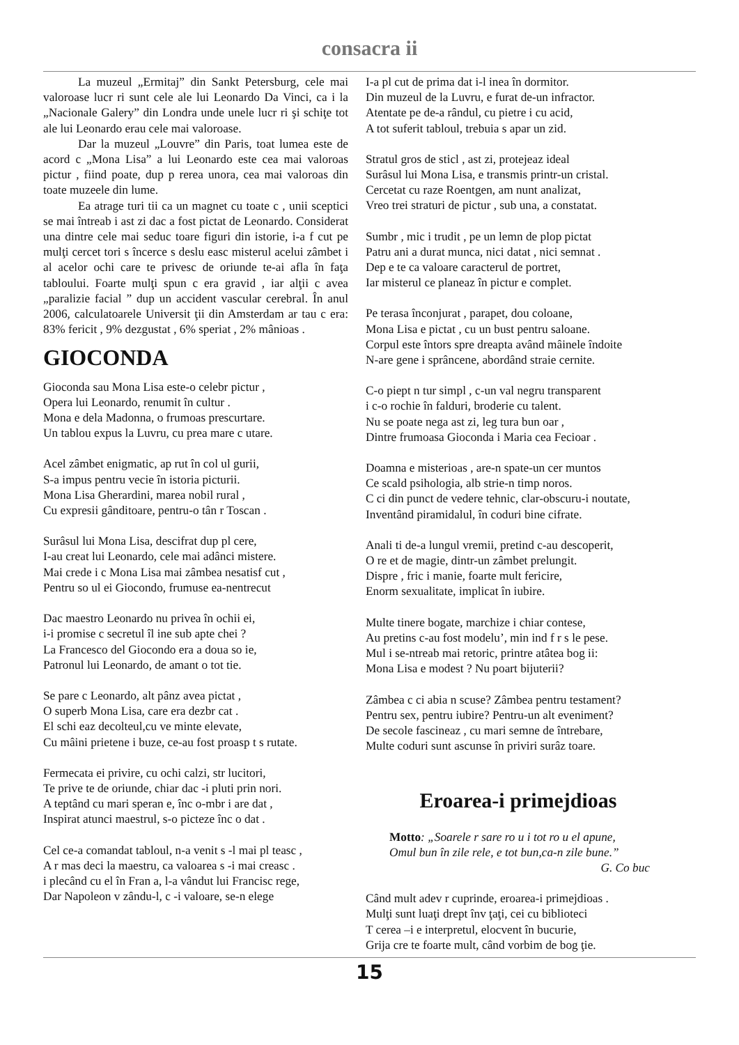consacra ii
La muzeul „Ermitaj” din Sankt Petersburg, cele mai valoroase lucr ri sunt cele ale lui Leonardo Da Vinci, ca i la „Nacionale Galery” din Londra unde unele lucr ri şi schiţe tot ale lui Leonardo erau cele mai valoroase.
Dar la muzeul „Louvre” din Paris, toat lumea este de acord c „Mona Lisa” a lui Leonardo este cea mai valoroas pictur , fiind poate, dup p rerea unora, cea mai valoroas din toate muzeele din lume.
Ea atrage turi tii ca un magnet cu toate c , unii sceptici se mai întreab i ast zi dac a fost pictat de Leonardo. Considerat una dintre cele mai seduc toare figuri din istorie, i-a f cut pe mulţi cercet tori s încerce s deslu easc misterul acelui zâmbet i al acelor ochi care te privesc de oriunde te-ai afla în faţa tabloului. Foarte mulţi spun c era gravid , iar alţii c avea „paralizie facial ” dup un accident vascular cerebral. În anul 2006, calculatoarele Universit ţii din Amsterdam ar tau c era: 83% fericit , 9% dezgustat , 6% speriat , 2% mânioas .
GIOCONDA
Gioconda sau Mona Lisa este-o celebr pictur ,
Opera lui Leonardo, renumit în cultur .
Mona e dela Madonna, o frumoas prescurtare.
Un tablou expus la Luvru, cu prea mare c utare.
Acel zâmbet enigmatic, ap rut în col ul gurii,
S-a impus pentru vecie în istoria picturii.
Mona Lisa Gherardini, marea nobil rural ,
Cu expresii gânditoare, pentru-o tân r Toscan .
Surâsul lui Mona Lisa, descifrat dup pl cere,
I-au creat lui Leonardo, cele mai adânci mistere.
Mai crede i c Mona Lisa mai zâmbea nesatisf cut ,
Pentru so ul ei Giocondo, frumuse ea-nentrecut
Dac maestro Leonardo nu privea în ochii ei,
i-i promise c secretul îl ine sub apte chei ?
La Francesco del Giocondo era a doua so ie,
Patronul lui Leonardo, de amant o tot tie.
Se pare c Leonardo, alt pânz avea pictat ,
O superb Mona Lisa, care era dezbr cat .
El schi eaz decolteul,cu ve minte elevate,
Cu mâini prietene i buze, ce-au fost proasp t s rutate.
Fermecata ei privire, cu ochi calzi, str lucitori,
Te prive te de oriunde, chiar dac -i pluti prin nori.
A teptând cu mari speran e, înc o-mbr i are dat ,
Inspirat atunci maestrul, s-o picteze înc o dat .
Cel ce-a comandat tabloul, n-a venit s -l mai pl teasc ,
A r mas deci la maestru, ca valoarea s -i mai creasc .
i plecând cu el în Fran a, l-a vândut lui Francisc rege,
Dar Napoleon v zându-l, c -i valoare, se-n elege
I-a pl cut de prima dat i-l inea în dormitor.
Din muzeul de la Luvru, e furat de-un infractor.
Atentate pe de-a rândul, cu pietre i cu acid,
A tot suferit tabloul, trebuia s apar un zid.
Stratul gros de sticl , ast zi, protejeaz ideal
Surâsul lui Mona Lisa, e transmis printr-un cristal.
Cercetat cu raze Roentgen, am nunt analizat,
Vreo trei straturi de pictur , sub una, a constatat.
Sumbr , mic i trudit , pe un lemn de plop pictat
Patru ani a durat munca, nici datat , nici semnat .
Dep e te ca valoare caracterul de portret,
Iar misterul ce planeaz în pictur e complet.
Pe terasa înconjurat , parapet, dou coloane,
Mona Lisa e pictat , cu un bust pentru saloane.
Corpul este întors spre dreapta având mâinele îndoite
N-are gene i sprâncene, abordând straie cernite.
C-o piept n tur simpl , c-un val negru transparent
i c-o rochie în falduri, broderie cu talent.
Nu se poate nega ast zi, leg tura bun oar ,
Dintre frumoasa Gioconda i Maria cea Fecioar .
Doamna e misterioas , are-n spate-un cer muntos
Ce scald psihologia, alb strie-n timp noros.
C ci din punct de vedere tehnic, clar-obscuru-i noutate,
Inventând piramidalul, în coduri bine cifrate.
Anali ti de-a lungul vremii, pretind c-au descoperit,
O re et de magie, dintr-un zâmbet prelungit.
Dispre , fric i manie, foarte mult fericire,
Enorm sexualitate, implicat în iubire.
Multe tinere bogate, marchize i chiar contese,
Au pretins c-au fost modelu’, min ind f r s le pese.
Mul i se-ntreab mai retoric, printre atâtea bog ii:
Mona Lisa e modest ? Nu poart bijuterii?
Zâmbea c ci abia n scuse? Zâmbea pentru testament?
Pentru sex, pentru iubire? Pentru-un alt eveniment?
De secole fascineaz , cu mari semne de întrebare,
Multe coduri sunt ascunse în priviri surâz toare.
Eroarea-i primejdioas
Motto: „Soarele r sare ro u i tot ro u el apune,
Omul bun în zile rele, e tot bun,ca-n zile bune.”
G. Co buc
Când mult adev r cuprinde, eroarea-i primejdioas .
Mulţi sunt luaţi drept înv ţaţi, cei cu biblioteci
T cerea –i e interpretul, elocvent în bucurie,
Grija cre te foarte mult, când vorbim de bog ţie.
15